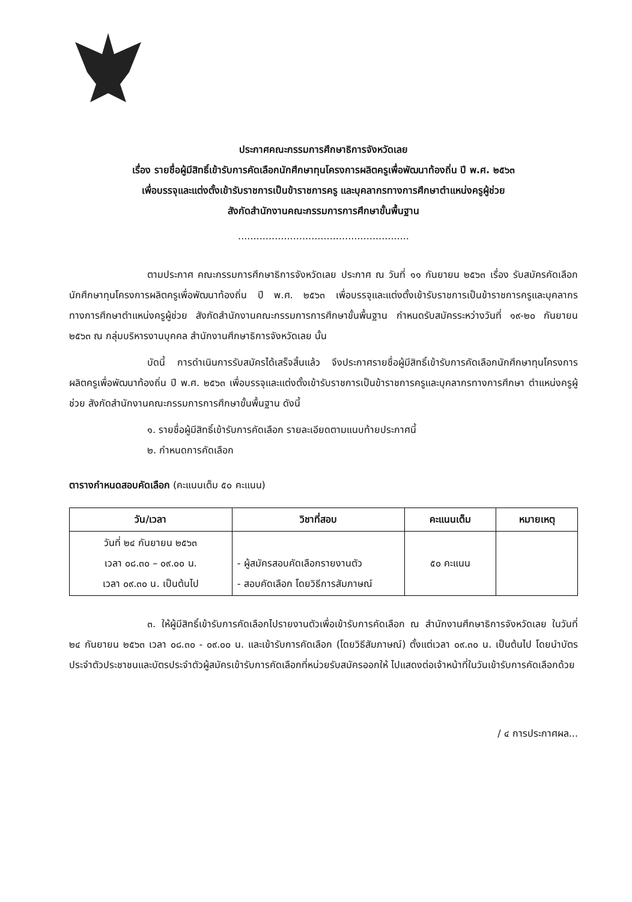ประกาศคณะกรรมการศึกษาธิการจังหวัดเลย
เรื่อง รายชื่อผู้มีสิทธิ์เข้ารับการคัดเลือกนักศึกษาทุนโครงการผลิตครูเพื่อพัฒนาท้องถิ่น ปี พ.ศ. ๒๕๖๓
เพื่อบรรจุและแต่งตั้งเข้ารับราชการเป็นข้าราชการครู และบุคลากรทางการศึกษาตำแหน่งครูผู้ช่วย
สังกัดสำนักงานคณะกรรมการการศึกษาขั้นพื้นฐาน
........................................................
ตามประกาศ คณะกรรมการศึกษาธิการจังหวัดเลย ประกาศ ณ วันที่ ๑๑ กันยายน ๒๕๖๓ เรื่อง รับสมัครคัดเลือกนักศึกษาทุนโครงการผลิตครูเพื่อพัฒนาท้องถิ่น ปี พ.ศ. ๒๕๖๓ เพื่อบรรจุและแต่งตั้งเข้ารับราชการเป็นข้าราชการครูและบุคลากรทางการศึกษาตำแหน่งครูผู้ช่วย สังกัดสำนักงานคณะกรรมการการศึกษาขั้นพื้นฐาน กำหนดรับสมัครระหว่างวันที่ ๑๙-๒๐ กันยายน ๒๕๖๓ ณ กลุ่มบริหารงานบุคคล สำนักงานศึกษาธิการจังหวัดเลย นั้น
บัดนี้ การดำเนินการรับสมัครได้เสร็จสิ้นแล้ว จึงประกาศรายชื่อผู้มีสิทธิ์เข้ารับการคัดเลือกนักศึกษาทุนโครงการผลิตครูเพื่อพัฒนาท้องถิ่น ปี พ.ศ. ๒๕๖๓ เพื่อบรรจุและแต่งตั้งเข้ารับราชการเป็นข้าราชการครูและบุคลากรทางการศึกษา ตำแหน่งครูผู้ช่วย สังกัดสำนักงานคณะกรรมการการศึกษาขั้นพื้นฐาน ดังนี้
๑. รายชื่อผู้มีสิทธิ์เข้ารับการคัดเลือก รายละเอียดตามแนบท้ายประกาศนี้
๒. กำหนดการคัดเลือก
ตารางกำหนดสอบคัดเลือก (คะแนนเต็ม ๕๐ คะแนน)
| วัน/เวลา | วิชาที่สอบ | คะแนนเต็ม | หมายเหตุ |
| --- | --- | --- | --- |
| วันที่ ๒๔ กันยายน ๒๕๖๓ เวลา ๐๘.๓๐ – ๐๙.๐๐ น. เวลา ๐๙.๓๐ น. เป็นต้นไป | - ผู้สมัครสอบคัดเลือกรายงานตัว - สอบคัดเลือก โดยวิธีการสัมภาษณ์ | ๕๐ คะแนน | |
๓. ให้ผู้มีสิทธิ์เข้ารับการคัดเลือกไปรายงานตัวเพื่อเข้ารับการคัดเลือก ณ สำนักงานศึกษาธิการจังหวัดเลย ในวันที่ ๒๔ กันยายน ๒๕๖๓ เวลา ๐๘.๓๐ - ๐๙.๐๐ น. และเข้ารับการคัดเลือก (โดยวิธีสัมภาษณ์) ตั้งแต่เวลา ๐๙.๓๐ น. เป็นต้นไป โดยนำบัตรประจำตัวประชาชนและบัตรประจำตัวผู้สมัครเข้ารับการคัดเลือกที่หน่วยรับสมัครออกให้ ไปแสดงต่อเจ้าหน้าที่ในวันเข้ารับการคัดเลือกด้วย
/ ๔ การประกาศผล...